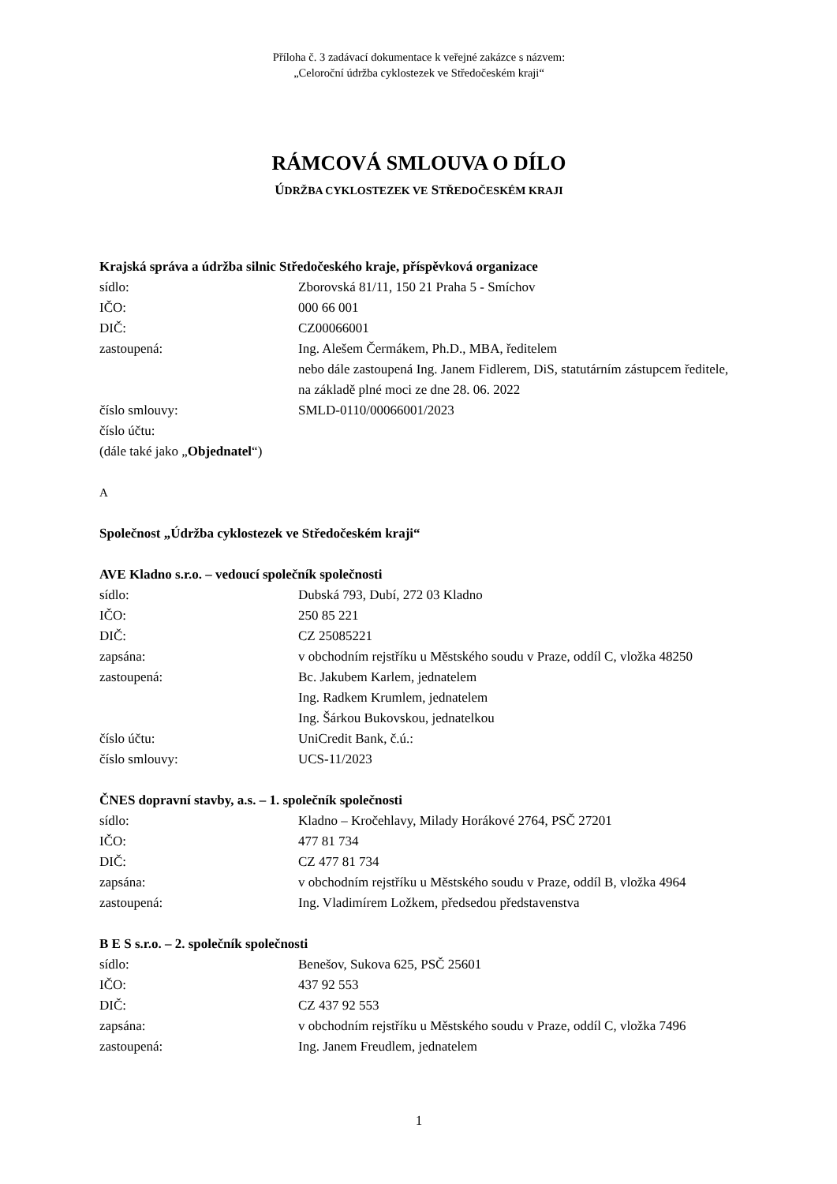Příloha č. 3 zadávací dokumentace k veřejné zakázce s názvem:
„Celoroční údržba cyklostezek ve Středočeském kraji“
RÁMCOVÁ SMLOUVA O DÍLO
ÚDRŽBA CYKLOSTEZEK VE STŘEDOČESKÉM KRAJI
Krajská správa a údržba silnic Středočeského kraje, příspěvková organizace
| sídlo: | Zborovská 81/11, 150 21 Praha 5 - Smíchov |
| IČO: | 000 66 001 |
| DIČ: | CZ00066001 |
| zastoupená: | Ing. Alešem Čermákem, Ph.D., MBA, ředitelem nebo dále zastoupená Ing. Janem Fidlerem, DiS, statutárním zástupcem ředitele, na základě plné moci ze dne 28. 06. 2022 |
| číslo smlouvy: | SMLD-0110/00066001/2023 |
| číslo účtu: | |
(dále také jako „Objednatel“)
A
Společnost „Údržba cyklostezek ve Středočeském kraji“
AVE Kladno s.r.o. – vedoucí společník společnosti
| sídlo: | Dubská 793, Dubí, 272 03 Kladno |
| IČO: | 250 85 221 |
| DIČ: | CZ 25085221 |
| zapsána: | v obchodním rejstříku u Městského soudu v Praze, oddíl C, vložka 48250 |
| zastoupená: | Bc. Jakubem Karlem, jednatelem Ing. Radkem Krumlem, jednatelem Ing. Šárkou Bukovskou, jednatelkou |
| číslo účtu: | UniCredit Bank, č.ú.: |
| číslo smlouvy: | UCS-11/2023 |
ČNES dopravní stavby, a.s. – 1. společník společnosti
| sídlo: | Kladno – Kročehlavy, Milady Horákové 2764, PSČ 27201 |
| IČO: | 477 81 734 |
| DIČ: | CZ 477 81 734 |
| zapsána: | v obchodním rejstříku u Městského soudu v Praze, oddíl B, vložka 4964 |
| zastoupená: | Ing. Vladimírem Ložkem, předsedou představenstva |
B E S s.r.o. – 2. společník společnosti
| sídlo: | Benešov, Sukova 625, PSČ 25601 |
| IČO: | 437 92 553 |
| DIČ: | CZ 437 92 553 |
| zapsána: | v obchodním rejstříku u Městského soudu v Praze, oddíl C, vložka 7496 |
| zastoupená: | Ing. Janem Freudlem, jednatelem |
1